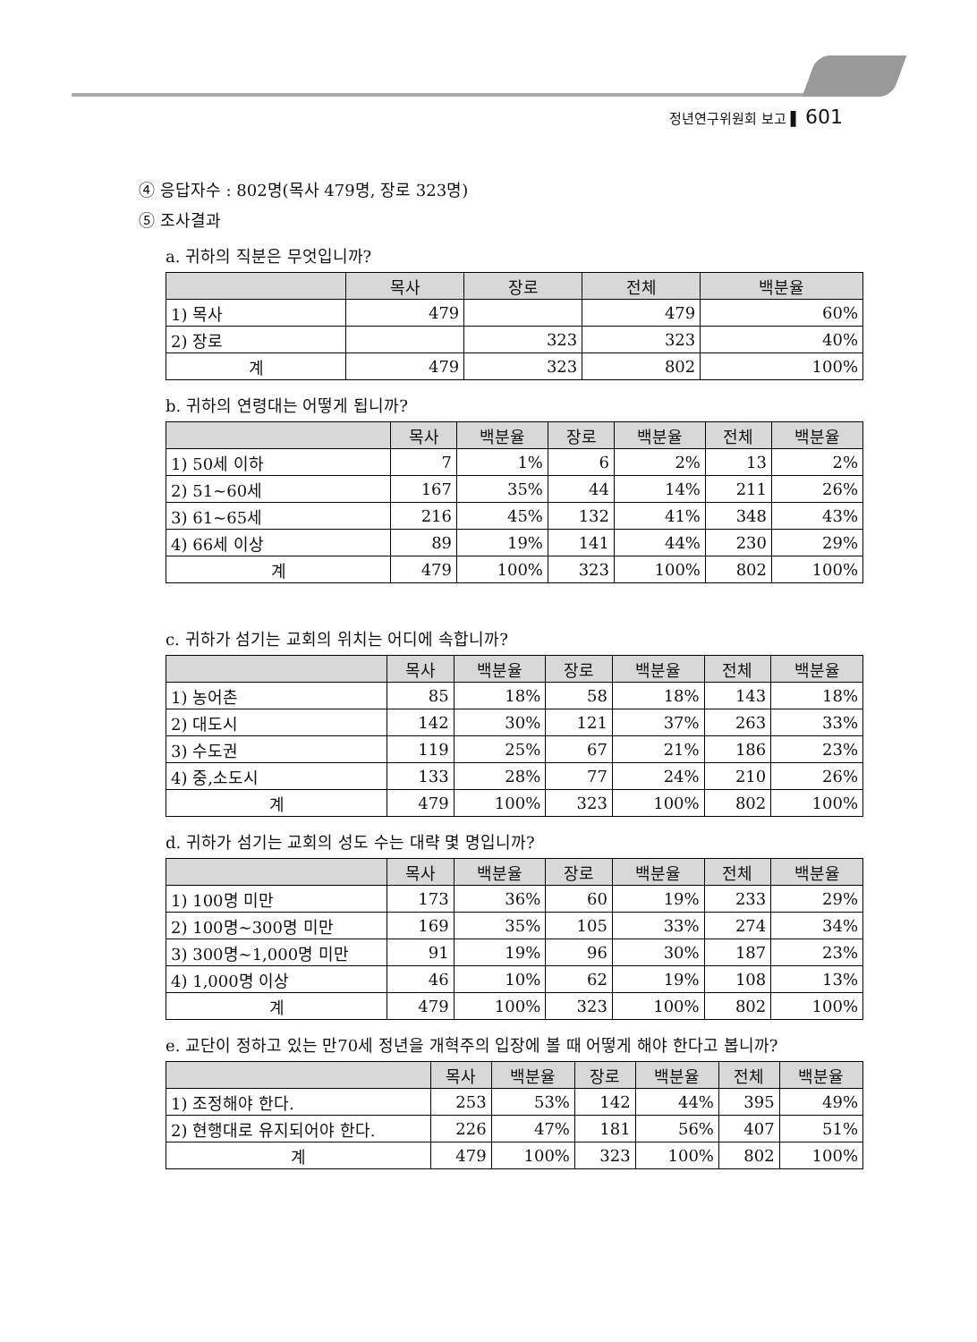정년연구위원회 보고 ▌ 601
④ 응답자수 : 802명(목사 479명, 장로 323명)
⑤ 조사결과
a. 귀하의 직분은 무엇입니까?
| | 목사 | 장로 | 전체 | 백분율 |
| --- | --- | --- | --- | --- |
| 1) 목사 | 479 | | 479 | 60% |
| 2) 장로 | | 323 | 323 | 40% |
| 계 | 479 | 323 | 802 | 100% |
b. 귀하의 연령대는 어떻게 됩니까?
| | 목사 | 백분율 | 장로 | 백분율 | 전체 | 백분율 |
| --- | --- | --- | --- | --- | --- | --- |
| 1) 50세 이하 | 7 | 1% | 6 | 2% | 13 | 2% |
| 2) 51~60세 | 167 | 35% | 44 | 14% | 211 | 26% |
| 3) 61~65세 | 216 | 45% | 132 | 41% | 348 | 43% |
| 4) 66세 이상 | 89 | 19% | 141 | 44% | 230 | 29% |
| 계 | 479 | 100% | 323 | 100% | 802 | 100% |
c. 귀하가 섬기는 교회의 위치는 어디에 속합니까?
| | 목사 | 백분율 | 장로 | 백분율 | 전체 | 백분율 |
| --- | --- | --- | --- | --- | --- | --- |
| 1) 농어촌 | 85 | 18% | 58 | 18% | 143 | 18% |
| 2) 대도시 | 142 | 30% | 121 | 37% | 263 | 33% |
| 3) 수도권 | 119 | 25% | 67 | 21% | 186 | 23% |
| 4) 중,소도시 | 133 | 28% | 77 | 24% | 210 | 26% |
| 계 | 479 | 100% | 323 | 100% | 802 | 100% |
d. 귀하가 섬기는 교회의 성도 수는 대략 몇 명입니까?
| | 목사 | 백분율 | 장로 | 백분율 | 전체 | 백분율 |
| --- | --- | --- | --- | --- | --- | --- |
| 1) 100명 미만 | 173 | 36% | 60 | 19% | 233 | 29% |
| 2) 100명~300명 미만 | 169 | 35% | 105 | 33% | 274 | 34% |
| 3) 300명~1,000명 미만 | 91 | 19% | 96 | 30% | 187 | 23% |
| 4) 1,000명 이상 | 46 | 10% | 62 | 19% | 108 | 13% |
| 계 | 479 | 100% | 323 | 100% | 802 | 100% |
e. 교단이 정하고 있는 만70세 정년을 개혁주의 입장에 볼 때 어떻게 해야 한다고 봅니까?
| | 목사 | 백분율 | 장로 | 백분율 | 전체 | 백분율 |
| --- | --- | --- | --- | --- | --- | --- |
| 1) 조정해야 한다. | 253 | 53% | 142 | 44% | 395 | 49% |
| 2) 현행대로 유지되어야 한다. | 226 | 47% | 181 | 56% | 407 | 51% |
| 계 | 479 | 100% | 323 | 100% | 802 | 100% |